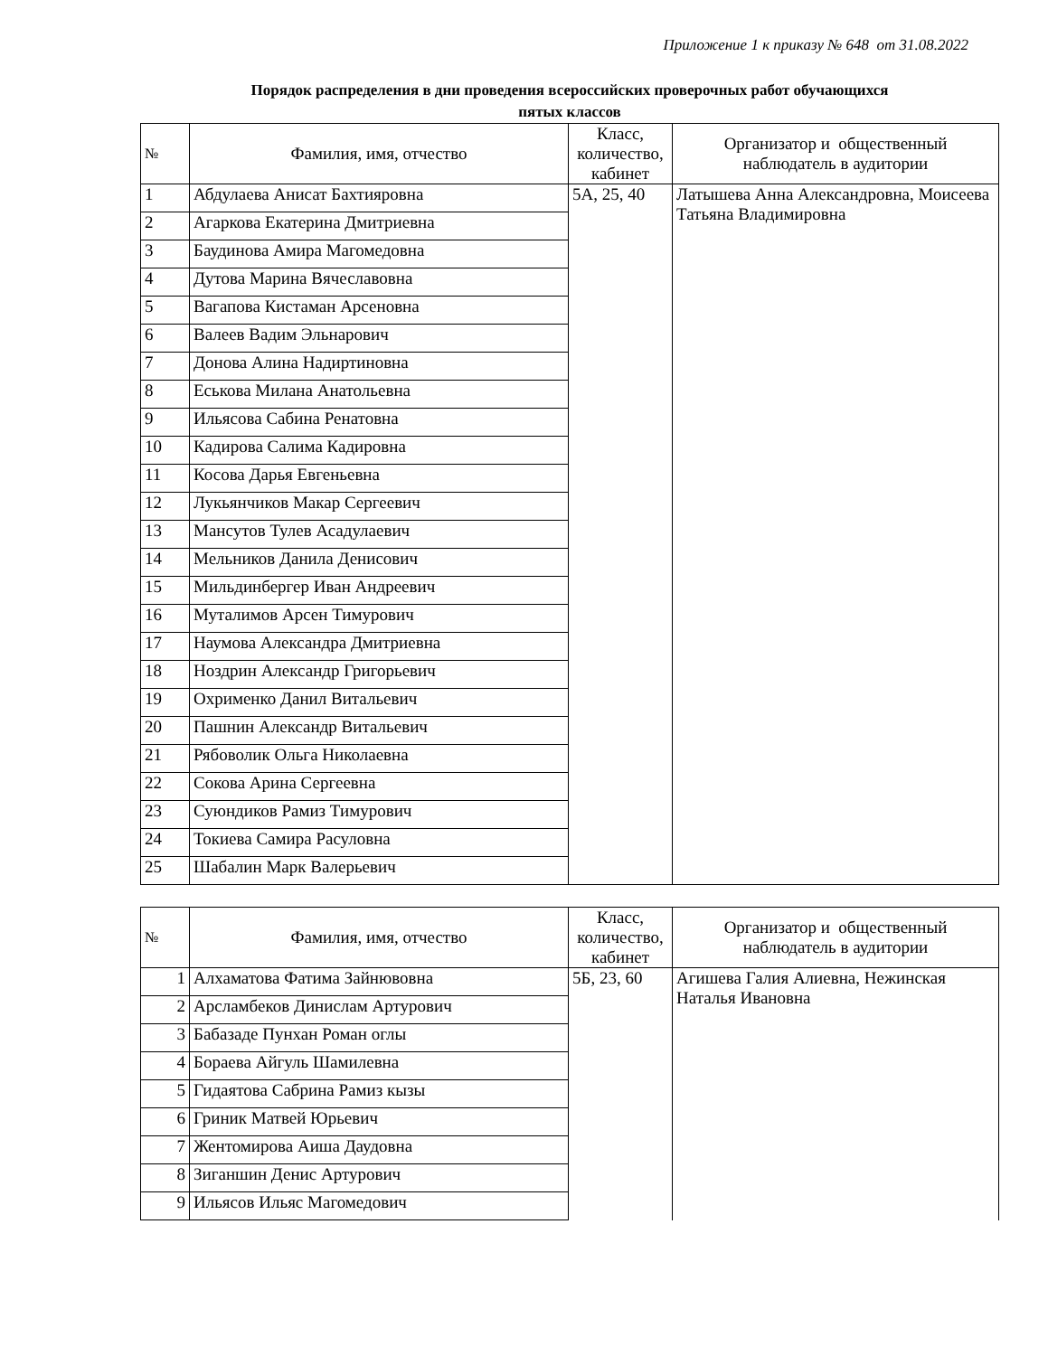Приложение 1 к приказу № 648 от 31.08.2022
Порядок распределения в дни проведения всероссийских проверочных работ обучающихся
пятых классов
| № | Фамилия, имя, отчество | Класс, количество, кабинет | Организатор и общественный наблюдатель в аудитории |
| --- | --- | --- | --- |
| 1 | Абдулаева Анисат Бахтияровна | 5А, 25, 40 | Латышева Анна Александровна, Моисеева Татьяна Владимировна |
| 2 | Агаркова Екатерина Дмитриевна | | |
| 3 | Баудинова Амира Магомедовна | | |
| 4 | Дутова Марина Вячеславовна | | |
| 5 | Вагапова Кистаман Арсеновна | | |
| 6 | Валеев Вадим Эльнарович | | |
| 7 | Донова Алина Надиртиновна | | |
| 8 | Еськова Милана Анатольевна | | |
| 9 | Ильясова Сабина Ренатовна | | |
| 10 | Кадирова Салима Кадировна | | |
| 11 | Косова Дарья Евгеньевна | | |
| 12 | Лукьянчиков Макар Сергеевич | | |
| 13 | Мансутов Тулев Асадулаевич | | |
| 14 | Мельников Данила Денисович | | |
| 15 | Мильдинбергер Иван Андреевич | | |
| 16 | Муталимов Арсен Тимурович | | |
| 17 | Наумова Александра Дмитриевна | | |
| 18 | Ноздрин Александр Григорьевич | | |
| 19 | Охрименко Данил Витальевич | | |
| 20 | Пашнин Александр Витальевич | | |
| 21 | Рябоволик Ольга Николаевна | | |
| 22 | Сокова Арина Сергеевна | | |
| 23 | Суюндиков Рамиз Тимурович | | |
| 24 | Токиева Самира Расуловна | | |
| 25 | Шабалин Марк Валерьевич | | |
| № | Фамилия, имя, отчество | Класс, количество, кабинет | Организатор и общественный наблюдатель в аудитории |
| --- | --- | --- | --- |
| 1 | Алхаматова Фатима Зайнювовна | 5Б, 23, 60 | Агишева Галия Алиевна, Нежинская Наталья Ивановна |
| 2 | Арсламбеков Динислам Артурович | | |
| 3 | Бабазаде Пунхан Роман оглы | | |
| 4 | Бораева Айгуль Шамилевна | | |
| 5 | Гидаятова Сабрина Рамиз кызы | | |
| 6 | Гриник Матвей Юрьевич | | |
| 7 | Жентомирова Аиша Даудовна | | |
| 8 | Зиганшин Денис Артурович | | |
| 9 | Ильясов Ильяс Магомедович | | |